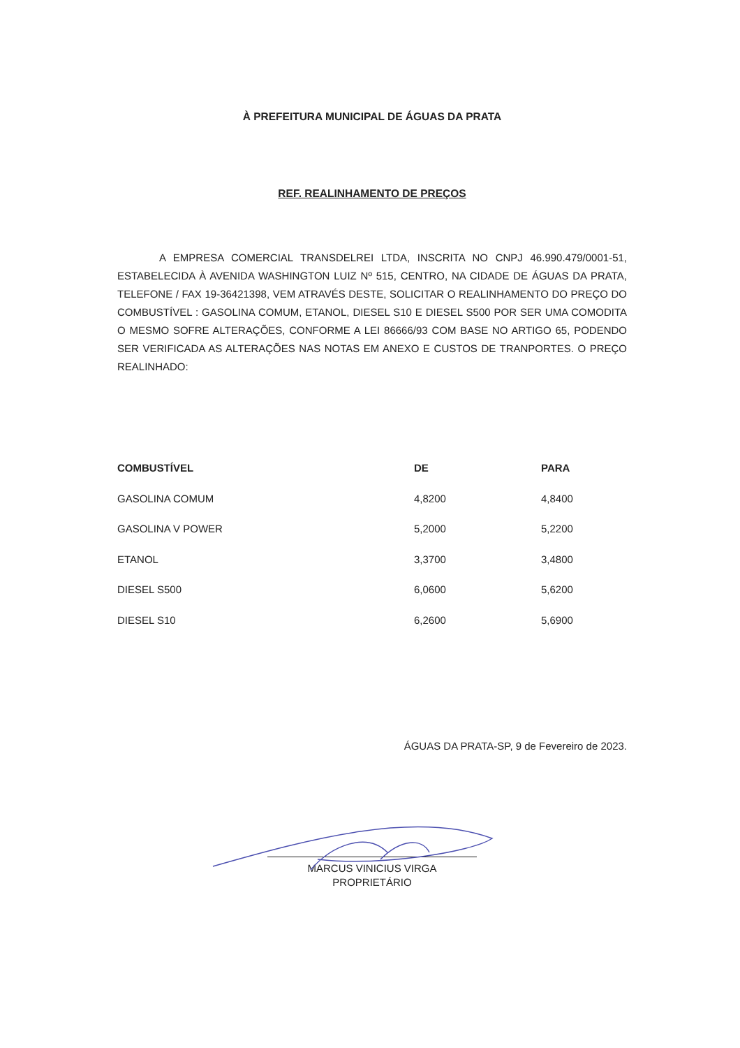À PREFEITURA MUNICIPAL DE ÁGUAS DA PRATA
REF. REALINHAMENTO DE PREÇOS
A EMPRESA COMERCIAL TRANSDELREI LTDA, INSCRITA NO CNPJ 46.990.479/0001-51, ESTABELECIDA À AVENIDA WASHINGTON LUIZ Nº 515, CENTRO, NA CIDADE DE ÁGUAS DA PRATA, TELEFONE / FAX 19-36421398, VEM ATRAVÉS DESTE, SOLICITAR O REALINHAMENTO DO PREÇO DO COMBUSTÍVEL : GASOLINA COMUM, ETANOL, DIESEL S10 E DIESEL S500 POR SER UMA COMODITA O MESMO SOFRE ALTERAÇÕES, CONFORME A LEI 86666/93 COM BASE NO ARTIGO 65, PODENDO SER VERIFICADA AS ALTERAÇÕES NAS NOTAS EM ANEXO E CUSTOS DE TRANPORTES. O PREÇO REALINHADO:
| COMBUSTÍVEL | DE | PARA |
| --- | --- | --- |
| GASOLINA COMUM | 4,8200 | 4,8400 |
| GASOLINA V POWER | 5,2000 | 5,2200 |
| ETANOL | 3,3700 | 3,4800 |
| DIESEL S500 | 6,0600 | 5,6200 |
| DIESEL S10 | 6,2600 | 5,6900 |
ÁGUAS DA PRATA-SP, 9 de Fevereiro de 2023.
MARCUS VINICIUS VIRGA
PROPRIETÁRIO